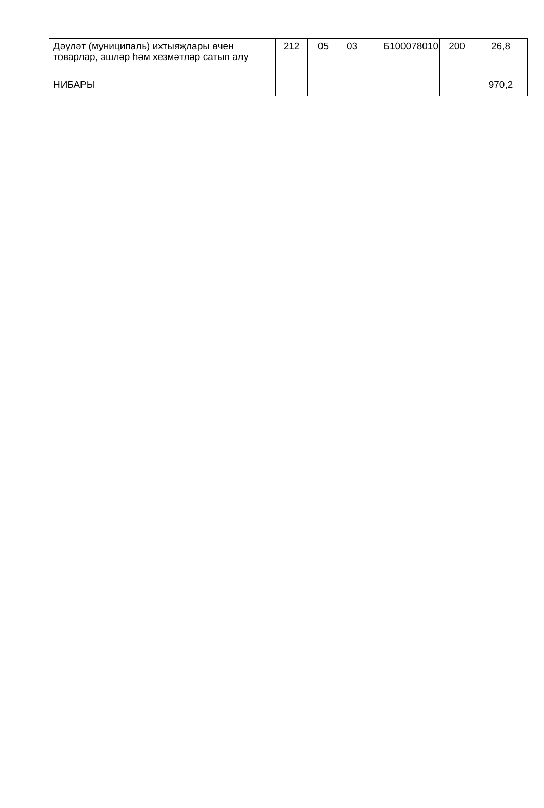| Дәүләт (муниципаль) ихтыяҗлары өчен товарлар, эшләр һәм хезмәтләр сатып алу | 212 | 05 | 03 | Б100078010 | 200 | 26,8 |
| НИБАРЫ | | | | | | 970,2 |